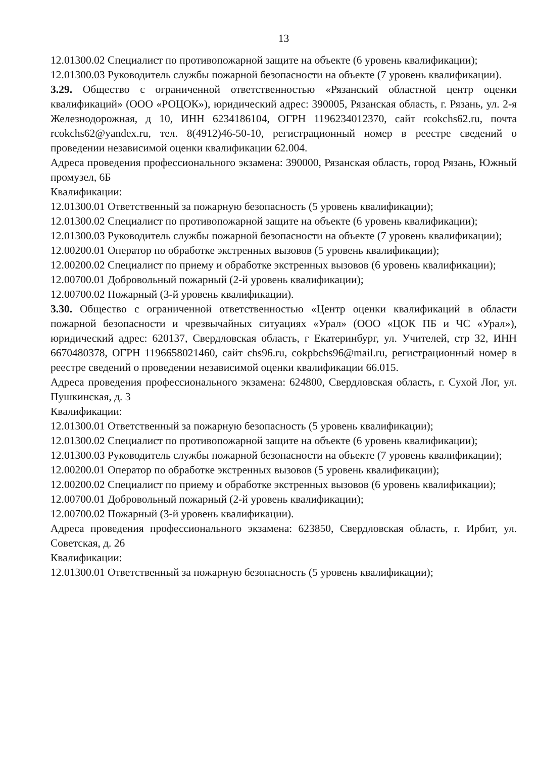13
12.01300.02 Специалист по противопожарной защите на объекте (6 уровень квалификации);
12.01300.03 Руководитель службы пожарной безопасности на объекте (7 уровень квалификации).
3.29. Общество с ограниченной ответственностью «Рязанский областной центр оценки квалификаций» (ООО «РОЦОК»), юридический адрес: 390005, Рязанская область, г. Рязань, ул. 2-я Железнодорожная, д 10, ИНН 6234186104, ОГРН 1196234012370, сайт rcokchs62.ru, почта rcokchs62@yandex.ru, тел. 8(4912)46-50-10, регистрационный номер в реестре сведений о проведении независимой оценки квалификации 62.004.
Адреса проведения профессионального экзамена: 390000, Рязанская область, город Рязань, Южный промузел, 6Б
Квалификации:
12.01300.01 Ответственный за пожарную безопасность (5 уровень квалификации);
12.01300.02 Специалист по противопожарной защите на объекте (6 уровень квалификации);
12.01300.03 Руководитель службы пожарной безопасности на объекте (7 уровень квалификации);
12.00200.01 Оператор по обработке экстренных вызовов (5 уровень квалификации);
12.00200.02 Специалист по приему и обработке экстренных вызовов (6 уровень квалификации);
12.00700.01 Добровольный пожарный (2-й уровень квалификации);
12.00700.02 Пожарный (3-й уровень квалификации).
3.30. Общество с ограниченной ответственностью «Центр оценки квалификаций в области пожарной безопасности и чрезвычайных ситуациях «Урал» (ООО «ЦОК ПБ и ЧС «Урал»), юридический адрес: 620137, Свердловская область, г Екатеринбург, ул. Учителей, стр 32, ИНН 6670480378, ОГРН 1196658021460, сайт chs96.ru, cokpbchs96@mail.ru, регистрационный номер в реестре сведений о проведении независимой оценки квалификации 66.015.
Адреса проведения профессионального экзамена: 624800, Свердловская область, г. Сухой Лог, ул. Пушкинская, д. 3
Квалификации:
12.01300.01 Ответственный за пожарную безопасность (5 уровень квалификации);
12.01300.02 Специалист по противопожарной защите на объекте (6 уровень квалификации);
12.01300.03 Руководитель службы пожарной безопасности на объекте (7 уровень квалификации);
12.00200.01 Оператор по обработке экстренных вызовов (5 уровень квалификации);
12.00200.02 Специалист по приему и обработке экстренных вызовов (6 уровень квалификации);
12.00700.01 Добровольный пожарный (2-й уровень квалификации);
12.00700.02 Пожарный (3-й уровень квалификации).
Адреса проведения профессионального экзамена: 623850, Свердловская область, г. Ирбит, ул. Советская, д. 26
Квалификации:
12.01300.01 Ответственный за пожарную безопасность (5 уровень квалификации);